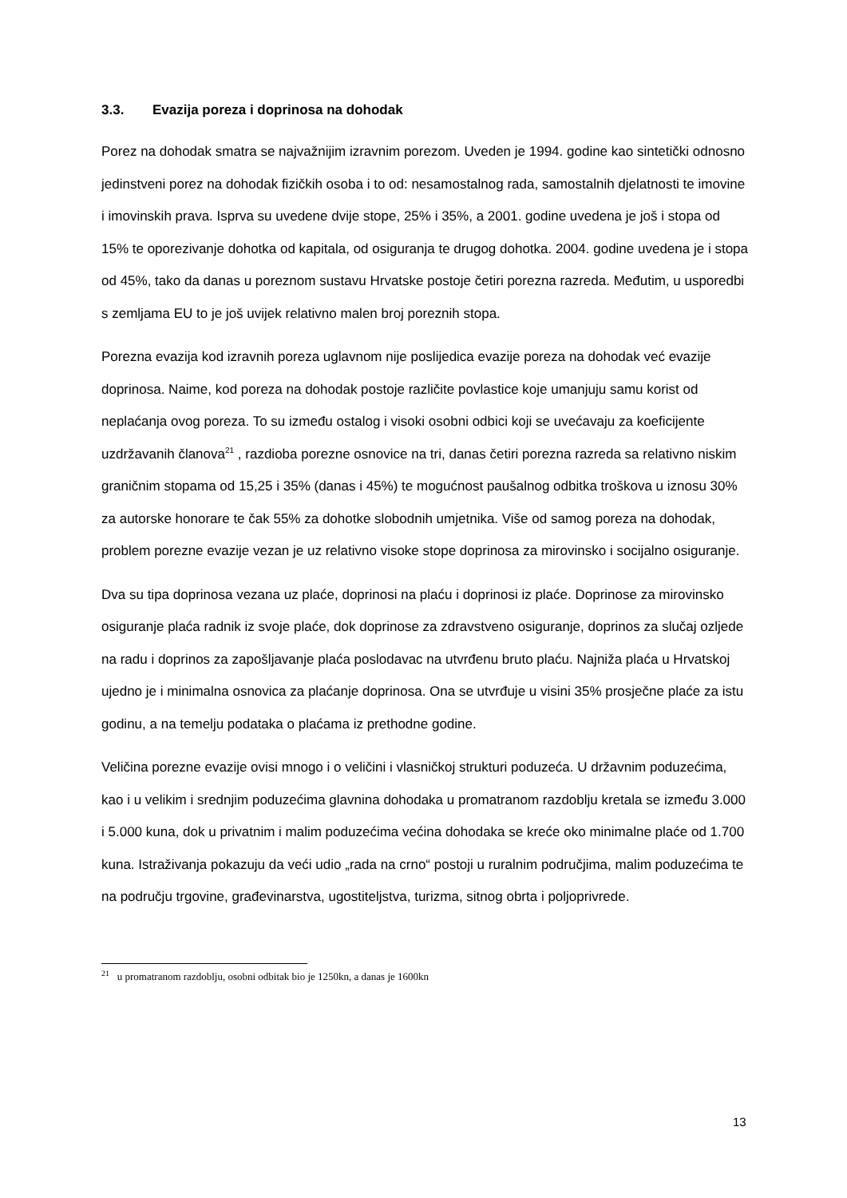3.3. Evazija poreza i doprinosa na dohodak
Porez na dohodak smatra se najvažnijim izravnim porezom. Uveden je 1994. godine kao sintetički odnosno jedinstveni porez na dohodak fizičkih osoba i to od: nesamostalnog rada, samostalnih djelatnosti te imovine i imovinskih prava. Isprva su uvedene dvije stope, 25% i 35%, a 2001. godine uvedena je još i stopa od 15% te oporezivanje dohotka od kapitala, od osiguranja te drugog dohotka. 2004. godine uvedena je i stopa od 45%, tako da danas u poreznom sustavu Hrvatske postoje četiri porezna razreda. Međutim, u usporedbi s zemljama EU to je još uvijek relativno malen broj poreznih stopa.
Porezna evazija kod izravnih poreza uglavnom nije poslijedica evazije poreza na dohodak već evazije doprinosa. Naime, kod poreza na dohodak postoje različite povlastice koje umanjuju samu korist od neplaćanja ovog poreza. To su između ostalog i visoki osobni odbici koji se uvećavaju za koeficijente uzdržavanih članova<sup>21</sup> , razdioba porezne osnovice na tri, danas četiri porezna razreda sa relativno niskim graničnim stopama od 15,25 i 35% (danas i 45%) te mogućnost paušalnog odbitka troškova u iznosu 30% za autorske honorare te čak 55% za dohotke slobodnih umjetnika. Više od samog poreza na dohodak, problem porezne evazije vezan je uz relativno visoke stope doprinosa za mirovinsko i socijalno osiguranje.
Dva su tipa doprinosa vezana uz plaće, doprinosi na plaću i doprinosi iz plaće. Doprinose za mirovinsko osiguranje plaća radnik iz svoje plaće, dok doprinose za zdravstveno osiguranje, doprinos za slučaj ozljede na radu i doprinos za zapošljavanje plaća poslodavac na utvrđenu bruto plaću. Najniža plaća u Hrvatskoj ujedno je i minimalna osnovica za plaćanje doprinosa. Ona se utvrđuje u visini 35% prosječne plaće za istu godinu, a na temelju podataka o plaćama iz prethodne godine.
Veličina porezne evazije ovisi mnogo i o veličini i vlasničkoj strukturi poduzeća. U državnim poduzećima, kao i u velikim i srednjim poduzećima glavnina dohodaka u promatranom razdoblju kretala se između 3.000 i 5.000 kuna, dok u privatnim i malim poduzećima većina dohodaka se kreće oko minimalne plaće od 1.700 kuna. Istraživanja pokazuju da veći udio „rada na crno“ postoji u ruralnim područjima, malim poduzećima te na području trgovine, građevinarstva, ugostiteljstva, turizma, sitnog obrta i poljoprivrede.
<sup>21</sup> u promatranom razdoblju, osobni odbitak bio je 1250kn, a danas je 1600kn
13